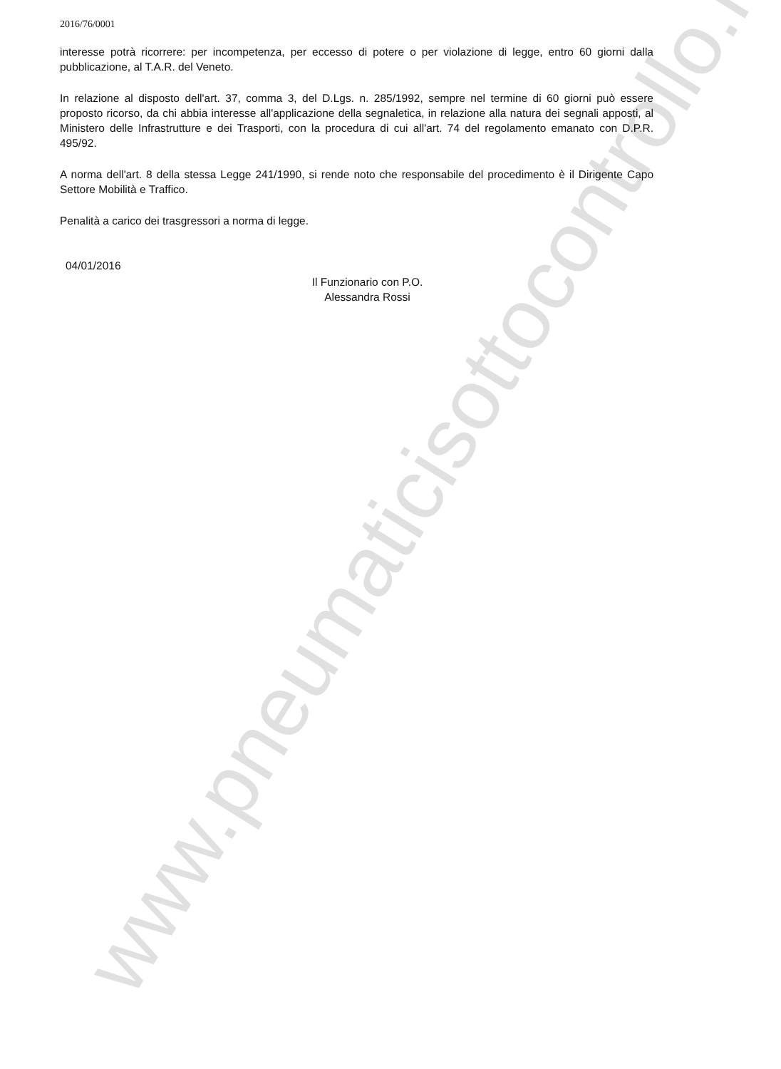2016/76/0001
interesse potrà ricorrere: per incompetenza, per eccesso di potere o per violazione di legge, entro 60 giorni dalla pubblicazione, al T.A.R. del Veneto.
In relazione al disposto dell'art. 37, comma 3, del D.Lgs. n. 285/1992, sempre nel termine di 60 giorni può essere proposto ricorso, da chi abbia interesse all'applicazione della segnaletica, in relazione alla natura dei segnali apposti, al Ministero delle Infrastrutture e dei Trasporti, con la procedura di cui all'art. 74 del regolamento emanato con D.P.R. 495/92.
A norma dell'art. 8 della stessa Legge 241/1990, si rende noto che responsabile del procedimento è il Dirigente Capo Settore Mobilità e Traffico.
Penalità a carico dei trasgressori a norma di legge.
04/01/2016
Il Funzionario con P.O.
Alessandra Rossi
www.pneumaticisottocontrollo.it